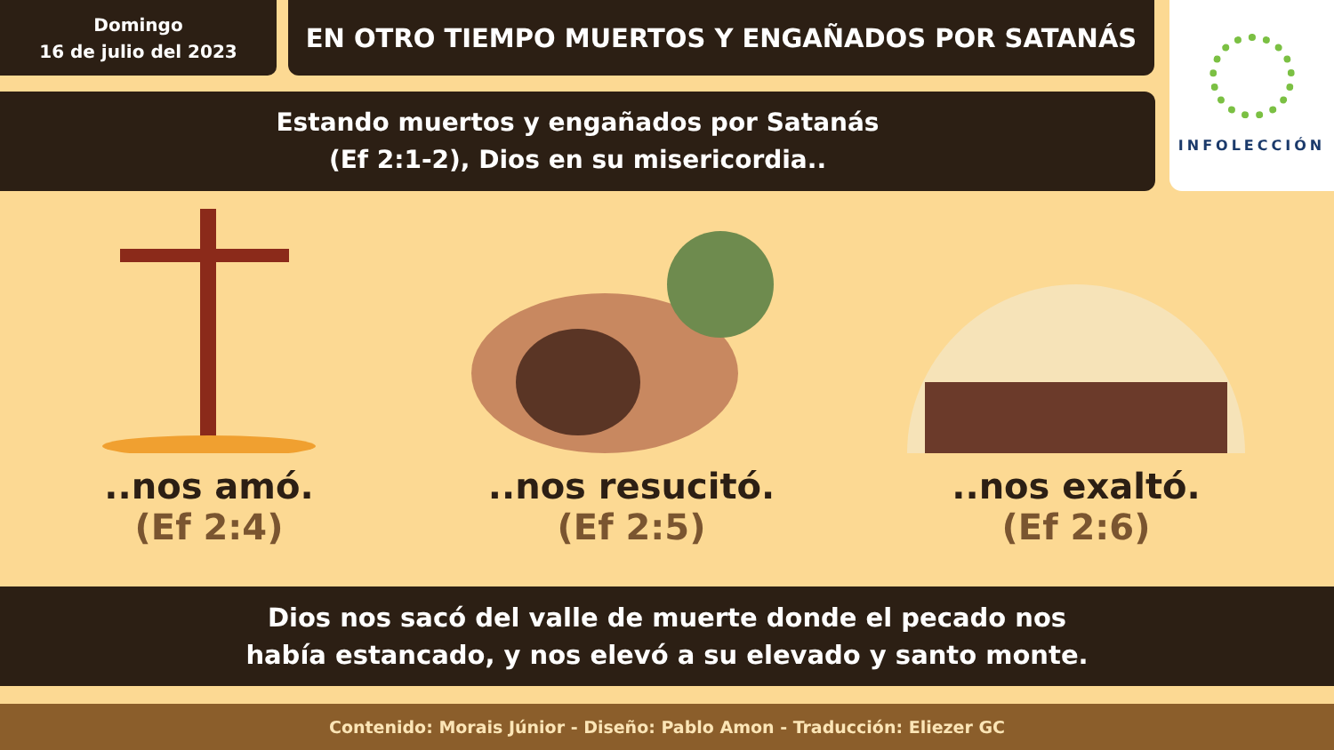Domingo
16 de julio del 2023
EN OTRO TIEMPO MUERTOS Y ENGAÑADOS POR SATANÁS
Estando muertos y engañados por Satanás
(Ef 2:1-2), Dios en su misericordia..
INFOLECCIÓN
..nos amó.
(Ef 2:4)
..nos resucitó.
(Ef 2:5)
..nos exaltó.
(Ef 2:6)
Dios nos sacó del valle de muerte donde el pecado nos
había estancado, y nos elevó a su elevado y santo monte.
Contenido: Morais Júnior - Diseño: Pablo Amon - Traducción: Eliezer GC